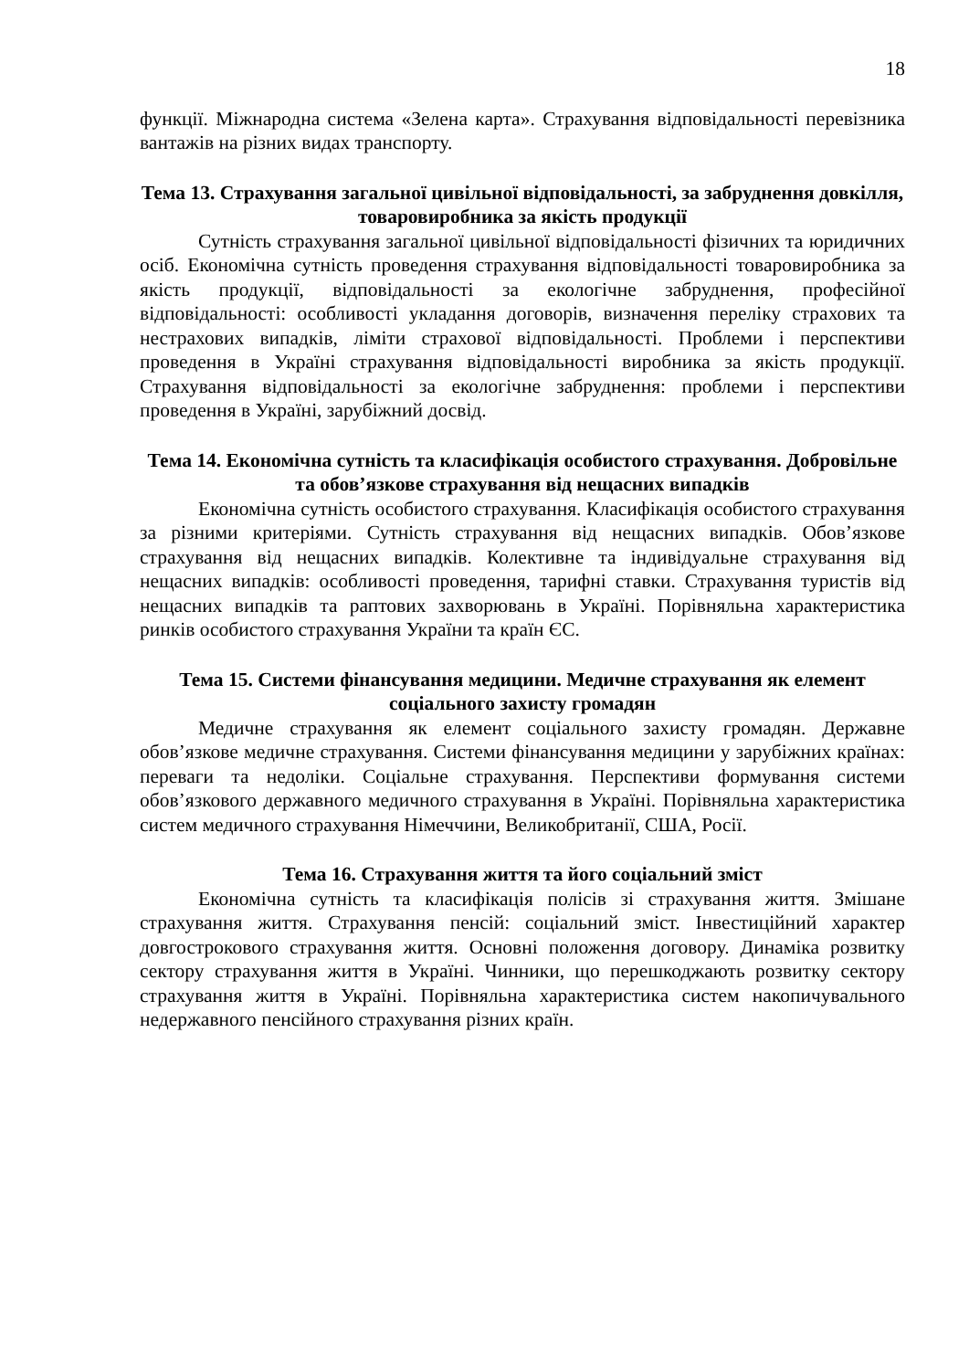18
функції. Міжнародна система «Зелена карта». Страхування відповідальності перевізника вантажів на різних видах транспорту.
Тема 13. Страхування загальної цивільної відповідальності, за забруднення довкілля, товаровиробника за якість продукції
Сутність страхування загальної цивільної відповідальності фізичних та юридичних осіб. Економічна сутність проведення страхування відповідальності товаровиробника за якість продукції, відповідальності за екологічне забруднення, професійної відповідальності: особливості укладання договорів, визначення переліку страхових та нестрахових випадків, ліміти страхової відповідальності. Проблеми і перспективи проведення в Україні страхування відповідальності виробника за якість продукції. Страхування відповідальності за екологічне забруднення: проблеми і перспективи проведення в Україні, зарубіжний досвід.
Тема 14. Економічна сутність та класифікація особистого страхування. Добровільне та обов’язкове страхування від нещасних випадків
Економічна сутність особистого страхування. Класифікація особистого страхування за різними критеріями. Сутність страхування від нещасних випадків. Обов’язкове страхування від нещасних випадків. Колективне та індивідуальне страхування від нещасних випадків: особливості проведення, тарифні ставки. Страхування туристів від нещасних випадків та раптових захворювань в Україні. Порівняльна характеристика ринків особистого страхування України та країн ЄС.
Тема 15. Системи фінансування медицини. Медичне страхування як елемент соціального захисту громадян
Медичне страхування як елемент соціального захисту громадян. Державне обов’язкове медичне страхування. Системи фінансування медицини у зарубіжних країнах: переваги та недоліки. Соціальне страхування. Перспективи формування системи обов’язкового державного медичного страхування в Україні. Порівняльна характеристика систем медичного страхування Німеччини, Великобританії, США, Росії.
Тема 16. Страхування життя та його соціальний зміст
Економічна сутність та класифікація полісів зі страхування життя. Змішане страхування життя. Страхування пенсій: соціальний зміст. Інвестиційний характер довгострокового страхування життя. Основні положення договору. Динаміка розвитку сектору страхування життя в Україні. Чинники, що перешкоджають розвитку сектору страхування життя в Україні. Порівняльна характеристика систем накопичувального недержавного пенсійного страхування різних країн.